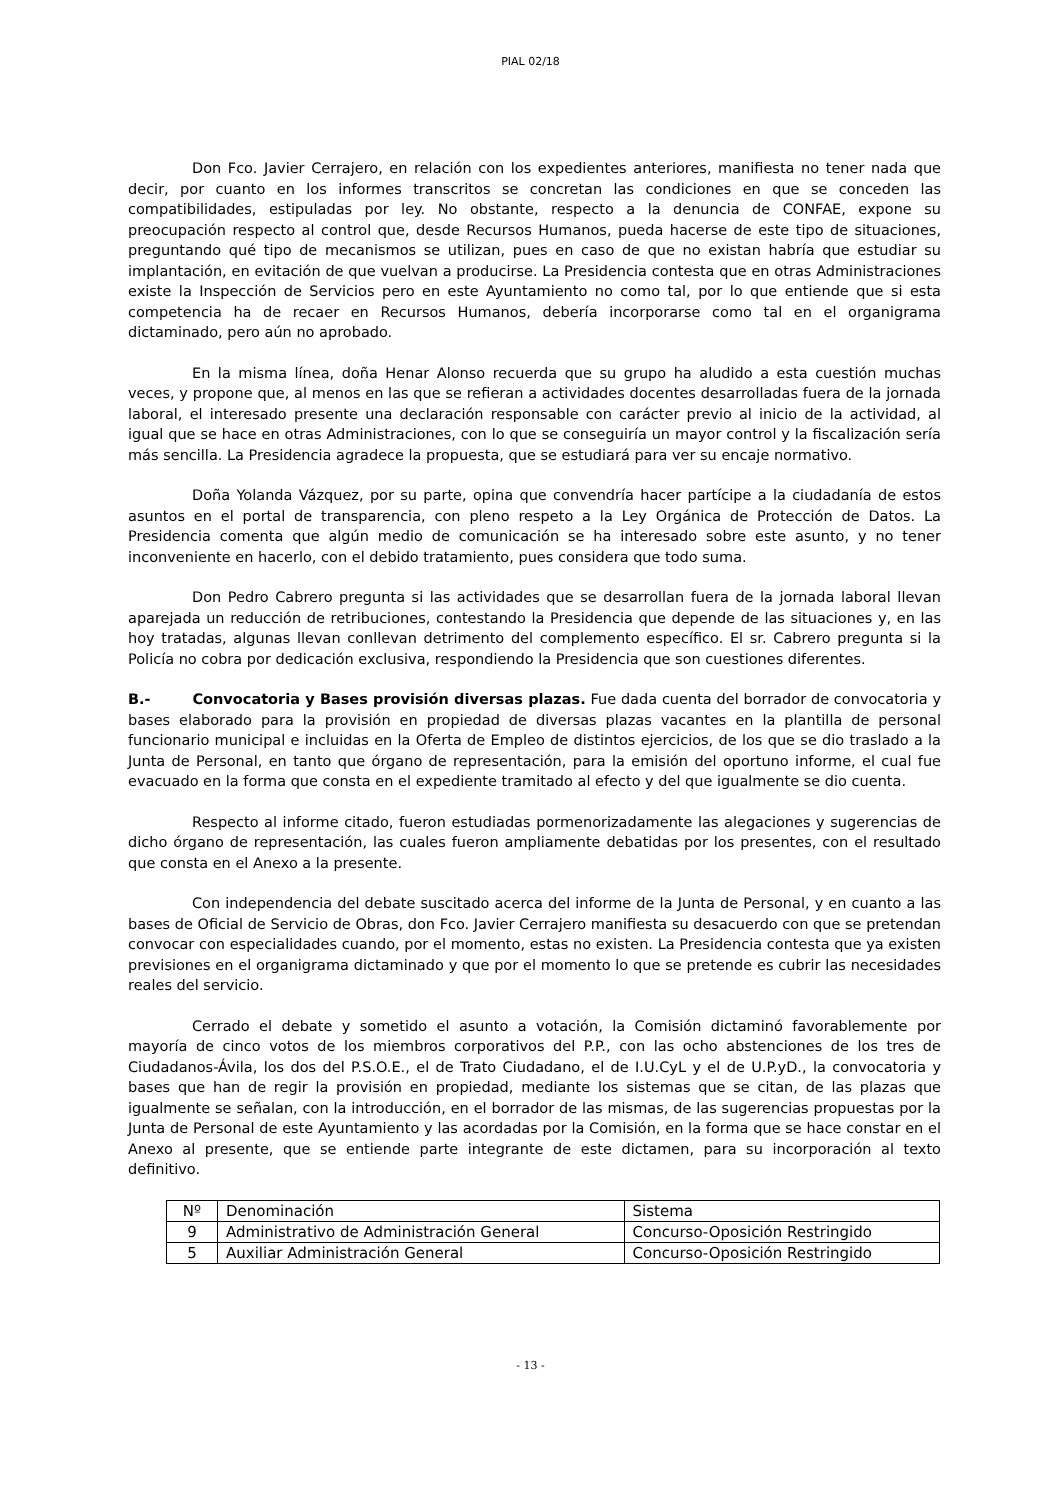PIAL 02/18
Don Fco. Javier Cerrajero, en relación con los expedientes anteriores, manifiesta no tener nada que decir, por cuanto en los informes transcritos se concretan las condiciones en que se conceden las compatibilidades, estipuladas por ley. No obstante, respecto a la denuncia de CONFAE, expone su preocupación respecto al control que, desde Recursos Humanos, pueda hacerse de este tipo de situaciones, preguntando qué tipo de mecanismos se utilizan, pues en caso de que no existan habría que estudiar su implantación, en evitación de que vuelvan a producirse. La Presidencia contesta que en otras Administraciones existe la Inspección de Servicios pero en este Ayuntamiento no como tal, por lo que entiende que si esta competencia ha de recaer en Recursos Humanos, debería incorporarse como tal en el organigrama dictaminado, pero aún no aprobado.
En la misma línea, doña Henar Alonso recuerda que su grupo ha aludido a esta cuestión muchas veces, y propone que, al menos en las que se refieran a actividades docentes desarrolladas fuera de la jornada laboral, el interesado presente una declaración responsable con carácter previo al inicio de la actividad, al igual que se hace en otras Administraciones, con lo que se conseguiría un mayor control y la fiscalización sería más sencilla. La Presidencia agradece la propuesta, que se estudiará para ver su encaje normativo.
Doña Yolanda Vázquez, por su parte, opina que convendría hacer partícipe a la ciudadanía de estos asuntos en el portal de transparencia, con pleno respeto a la Ley Orgánica de Protección de Datos. La Presidencia comenta que algún medio de comunicación se ha interesado sobre este asunto, y no tener inconveniente en hacerlo, con el debido tratamiento, pues considera que todo suma.
Don Pedro Cabrero pregunta si las actividades que se desarrollan fuera de la jornada laboral llevan aparejada un reducción de retribuciones, contestando la Presidencia que depende de las situaciones y, en las hoy tratadas, algunas llevan conllevan detrimento del complemento específico. El sr. Cabrero pregunta si la Policía no cobra por dedicación exclusiva, respondiendo la Presidencia que son cuestiones diferentes.
B.- Convocatoria y Bases provisión diversas plazas. Fue dada cuenta del borrador de convocatoria y bases elaborado para la provisión en propiedad de diversas plazas vacantes en la plantilla de personal funcionario municipal e incluidas en la Oferta de Empleo de distintos ejercicios, de los que se dio traslado a la Junta de Personal, en tanto que órgano de representación, para la emisión del oportuno informe, el cual fue evacuado en la forma que consta en el expediente tramitado al efecto y del que igualmente se dio cuenta.
Respecto al informe citado, fueron estudiadas pormenorizadamente las alegaciones y sugerencias de dicho órgano de representación, las cuales fueron ampliamente debatidas por los presentes, con el resultado que consta en el Anexo a la presente.
Con independencia del debate suscitado acerca del informe de la Junta de Personal, y en cuanto a las bases de Oficial de Servicio de Obras, don Fco. Javier Cerrajero manifiesta su desacuerdo con que se pretendan convocar con especialidades cuando, por el momento, estas no existen. La Presidencia contesta que ya existen previsiones en el organigrama dictaminado y que por el momento lo que se pretende es cubrir las necesidades reales del servicio.
Cerrado el debate y sometido el asunto a votación, la Comisión dictaminó favorablemente por mayoría de cinco votos de los miembros corporativos del P.P., con las ocho abstenciones de los tres de Ciudadanos-Ávila, los dos del P.S.O.E., el de Trato Ciudadano, el de I.U.CyL y el de U.P.yD., la convocatoria y bases que han de regir la provisión en propiedad, mediante los sistemas que se citan, de las plazas que igualmente se señalan, con la introducción, en el borrador de las mismas, de las sugerencias propuestas por la Junta de Personal de este Ayuntamiento y las acordadas por la Comisión, en la forma que se hace constar en el Anexo al presente, que se entiende parte integrante de este dictamen, para su incorporación al texto definitivo.
| Nº | Denominación | Sistema |
| --- | --- | --- |
| 9 | Administrativo de Administración General | Concurso-Oposición Restringido |
| 5 | Auxiliar Administración General | Concurso-Oposición Restringido |
- 13 -